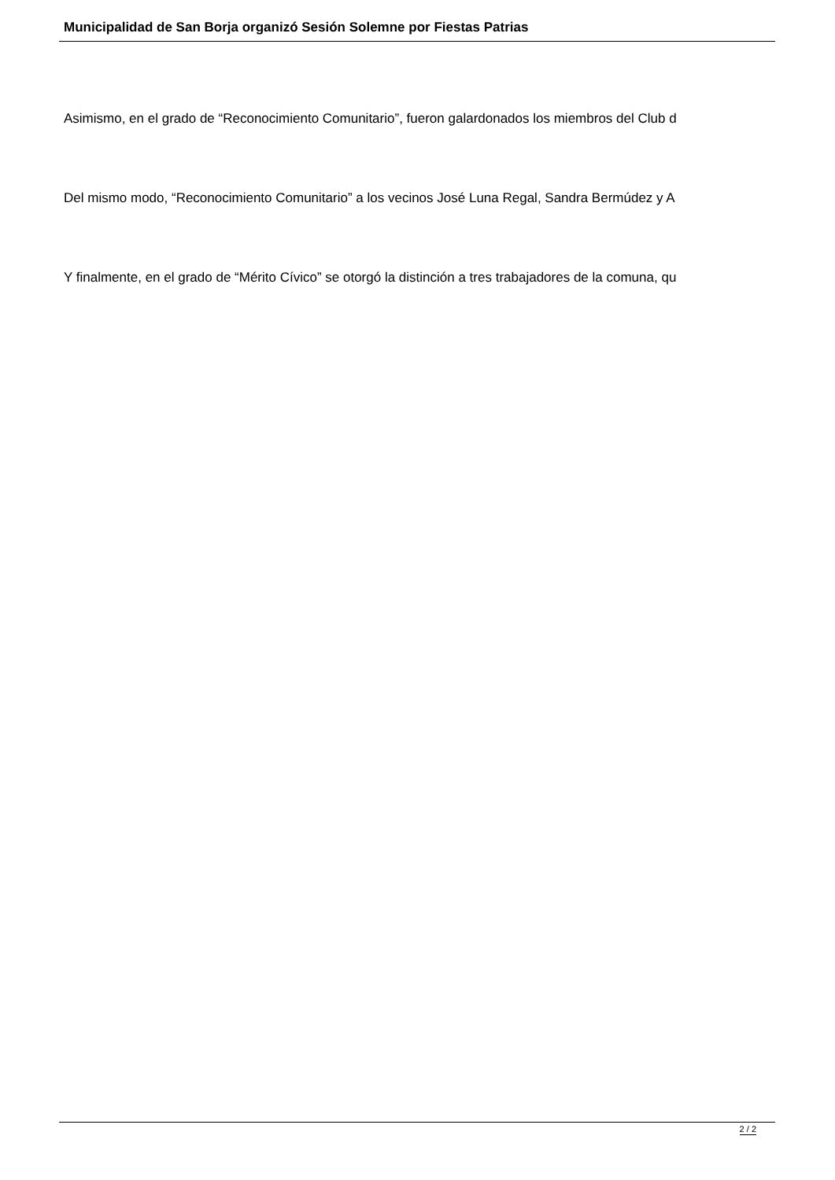Municipalidad de San Borja organizó Sesión Solemne por Fiestas Patrias
Asimismo, en el grado de “Reconocimiento Comunitario”, fueron galardonados los miembros del Club d
Del mismo modo, “Reconocimiento Comunitario” a los vecinos José Luna Regal, Sandra Bermúdez y A
Y finalmente, en el grado de “Mérito Cívico” se otorgó la distinción a tres trabajadores de la comuna, qu
2 / 2